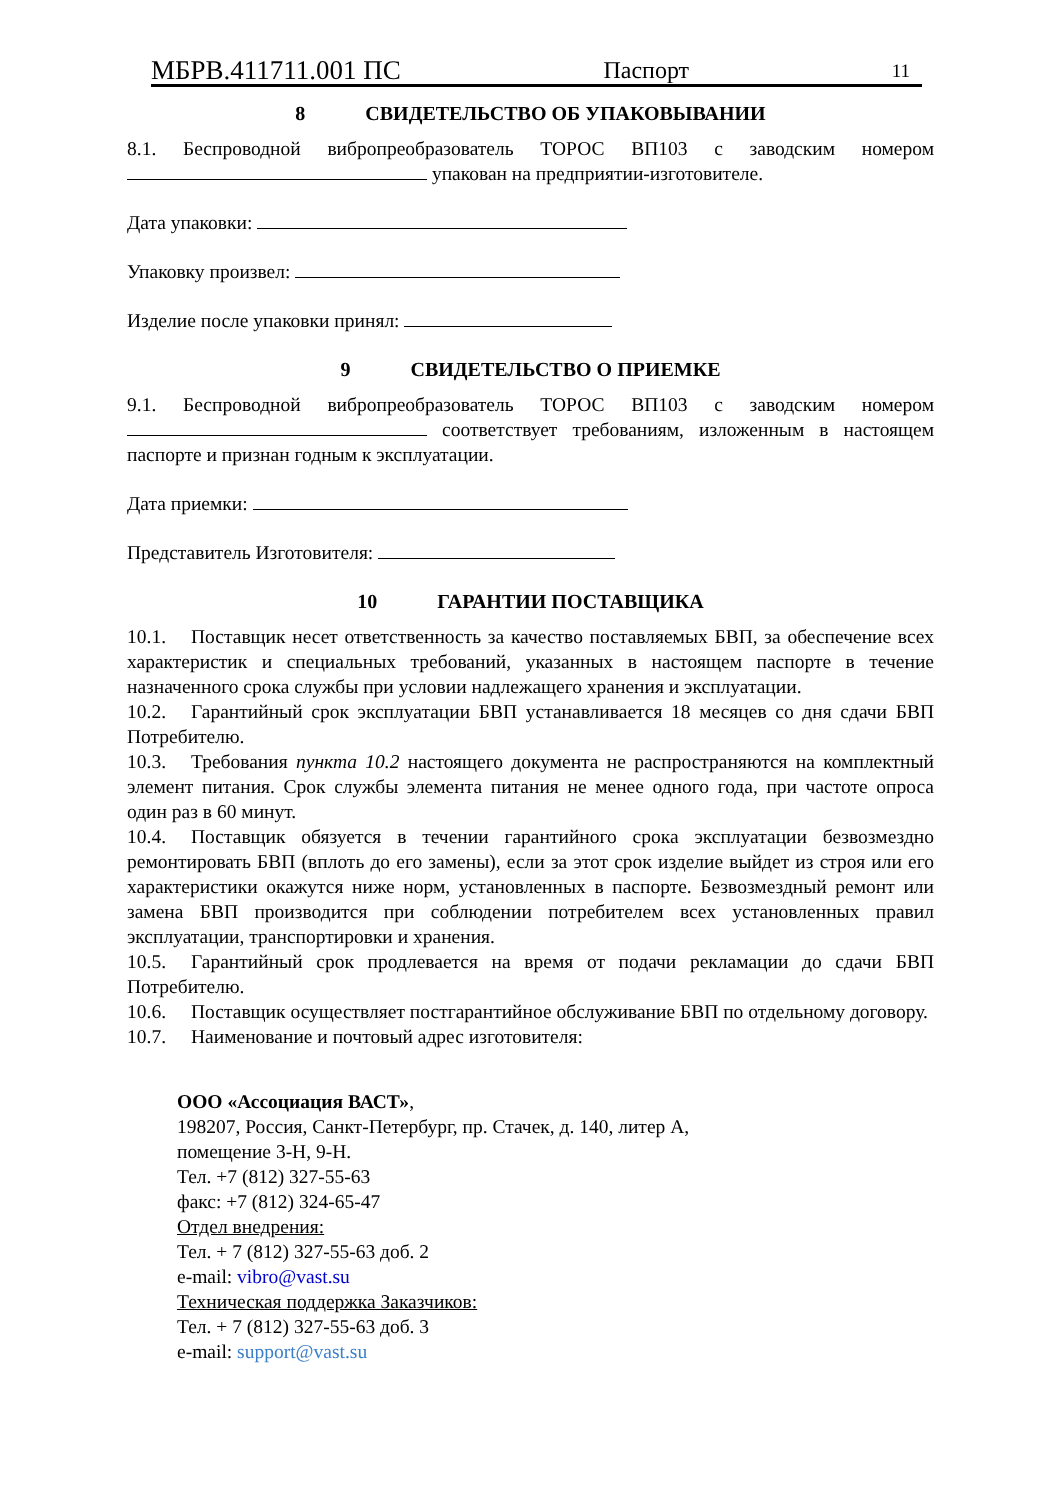МБРВ.411711.001 ПС Паспорт 11
8 СВИДЕТЕЛЬСТВО ОБ УПАКОВЫВАНИИ
8.1. Беспроводной вибропреобразователь ТОРОС ВП103 с заводским номером упакован на предприятии-изготовителе.
Дата упаковки:
Упаковку произвел:
Изделие после упаковки принял:
9 СВИДЕТЕЛЬСТВО О ПРИЕМКЕ
9.1. Беспроводной вибропреобразователь ТОРОС ВП103 с заводским номером соответствует требованиям, изложенным в настоящем паспорте и признан годным к эксплуатации.
Дата приемки:
Представитель Изготовителя:
10 ГАРАНТИИ ПОСТАВЩИКА
10.1. Поставщик несет ответственность за качество поставляемых БВП, за обеспечение всех характеристик и специальных требований, указанных в настоящем паспорте в течение назначенного срока службы при условии надлежащего хранения и эксплуатации.
10.2. Гарантийный срок эксплуатации БВП устанавливается 18 месяцев со дня сдачи БВП Потребителю.
10.3. Требования пункта 10.2 настоящего документа не распространяются на комплектный элемент питания. Срок службы элемента питания не менее одного года, при частоте опроса один раз в 60 минут.
10.4. Поставщик обязуется в течении гарантийного срока эксплуатации безвозмездно ремонтировать БВП (вплоть до его замены), если за этот срок изделие выйдет из строя или его характеристики окажутся ниже норм, установленных в паспорте. Безвозмездный ремонт или замена БВП производится при соблюдении потребителем всех установленных правил эксплуатации, транспортировки и хранения.
10.5. Гарантийный срок продлевается на время от подачи рекламации до сдачи БВП Потребителю.
10.6. Поставщик осуществляет постгарантийное обслуживание БВП по отдельному договору.
10.7. Наименование и почтовый адрес изготовителя:
ООО «Ассоциация ВАСТ»,
198207, Россия, Санкт-Петербург, пр. Стачек, д. 140, литер А,
помещение 3-Н, 9-Н.
Тел. +7 (812) 327-55-63
факс: +7 (812) 324-65-47
Отдел внедрения:
Тел. + 7 (812) 327-55-63 доб. 2
e-mail: vibro@vast.su
Техническая поддержка Заказчиков:
Тел. + 7 (812) 327-55-63 доб. 3
e-mail: support@vast.su